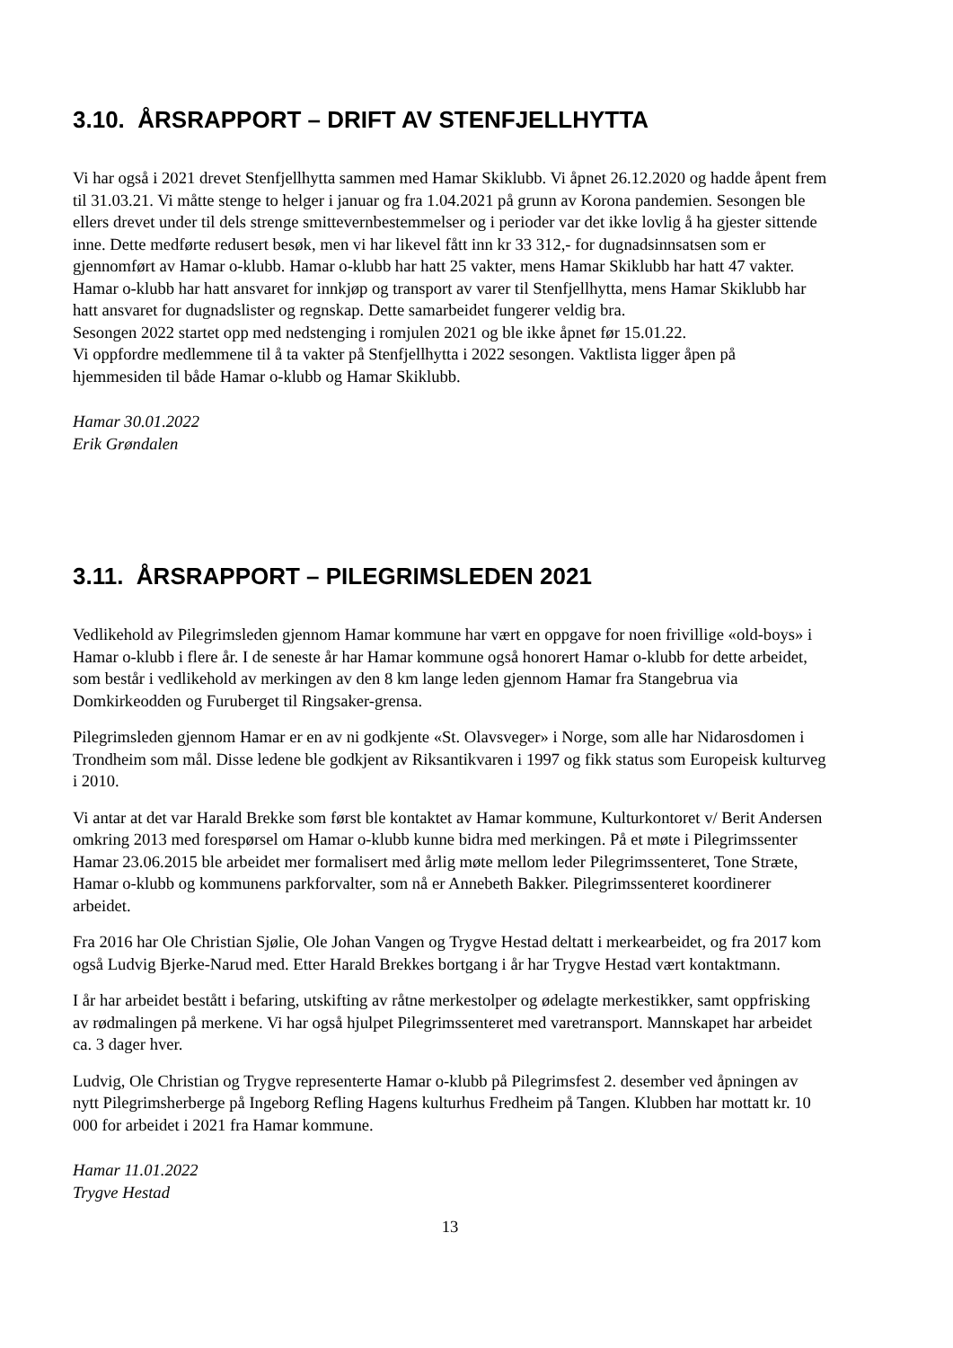3.10. ÅRSRAPPORT – DRIFT AV STENFJELLHYTTA
Vi har også i 2021 drevet Stenfjellhytta sammen med Hamar Skiklubb. Vi åpnet 26.12.2020 og hadde åpent frem til 31.03.21. Vi måtte stenge to helger i januar og fra 1.04.2021 på grunn av Korona pandemien. Sesongen ble ellers drevet under til dels strenge smittevernbestemmelser og i perioder var det ikke lovlig å ha gjester sittende inne. Dette medførte redusert besøk, men vi har likevel fått inn kr 33 312,- for dugnadsinnsatsen som er gjennomført av Hamar o-klubb. Hamar o-klubb har hatt 25 vakter, mens Hamar Skiklubb har hatt 47 vakter. Hamar o-klubb har hatt ansvaret for innkjøp og transport av varer til Stenfjellhytta, mens Hamar Skiklubb har hatt ansvaret for dugnadslister og regnskap. Dette samarbeidet fungerer veldig bra.
Sesongen 2022 startet opp med nedstenging i romjulen 2021 og ble ikke åpnet før 15.01.22.
Vi oppfordre medlemmene til å ta vakter på Stenfjellhytta i 2022 sesongen. Vaktlista ligger åpen på hjemmesiden til både Hamar o-klubb og Hamar Skiklubb.
Hamar 30.01.2022
Erik Grøndalen
3.11. ÅRSRAPPORT – PILEGRIMSLEDEN 2021
Vedlikehold av Pilegrimsleden gjennom Hamar kommune har vært en oppgave for noen frivillige «old-boys» i Hamar o-klubb i flere år. I de seneste år har Hamar kommune også honorert Hamar o-klubb for dette arbeidet, som består i vedlikehold av merkingen av den 8 km lange leden gjennom Hamar fra Stangebrua via Domkirkeodden og Furuberget til Ringsaker-grensa.
Pilegrimsleden gjennom Hamar er en av ni godkjente «St. Olavsveger» i Norge, som alle har Nidarosdomen i Trondheim som mål. Disse ledene ble godkjent av Riksantikvaren i 1997 og fikk status som Europeisk kulturveg i 2010.
Vi antar at det var Harald Brekke som først ble kontaktet av Hamar kommune, Kulturkontoret v/ Berit Andersen omkring 2013 med forespørsel om Hamar o-klubb kunne bidra med merkingen. På et møte i Pilegrimssenter Hamar 23.06.2015 ble arbeidet mer formalisert med årlig møte mellom leder Pilegrimssenteret, Tone Stræte, Hamar o-klubb og kommunens parkforvalter, som nå er Annebeth Bakker. Pilegrimssenteret koordinerer arbeidet.
Fra 2016 har Ole Christian Sjølie, Ole Johan Vangen og Trygve Hestad deltatt i merkearbeidet, og fra 2017 kom også Ludvig Bjerke-Narud med. Etter Harald Brekkes bortgang i år har Trygve Hestad vært kontaktmann.
I år har arbeidet bestått i befaring, utskifting av råtne merkestolper og ødelagte merkestikker, samt oppfrisking av rødmalingen på merkene. Vi har også hjulpet Pilegrimssenteret med varetransport. Mannskapet har arbeidet ca. 3 dager hver.
Ludvig, Ole Christian og Trygve representerte Hamar o-klubb på Pilegrimsfest 2. desember ved åpningen av nytt Pilegrimsherberge på Ingeborg Refling Hagens kulturhus Fredheim på Tangen. Klubben har mottatt kr. 10 000 for arbeidet i 2021 fra Hamar kommune.
Hamar 11.01.2022
Trygve Hestad
13